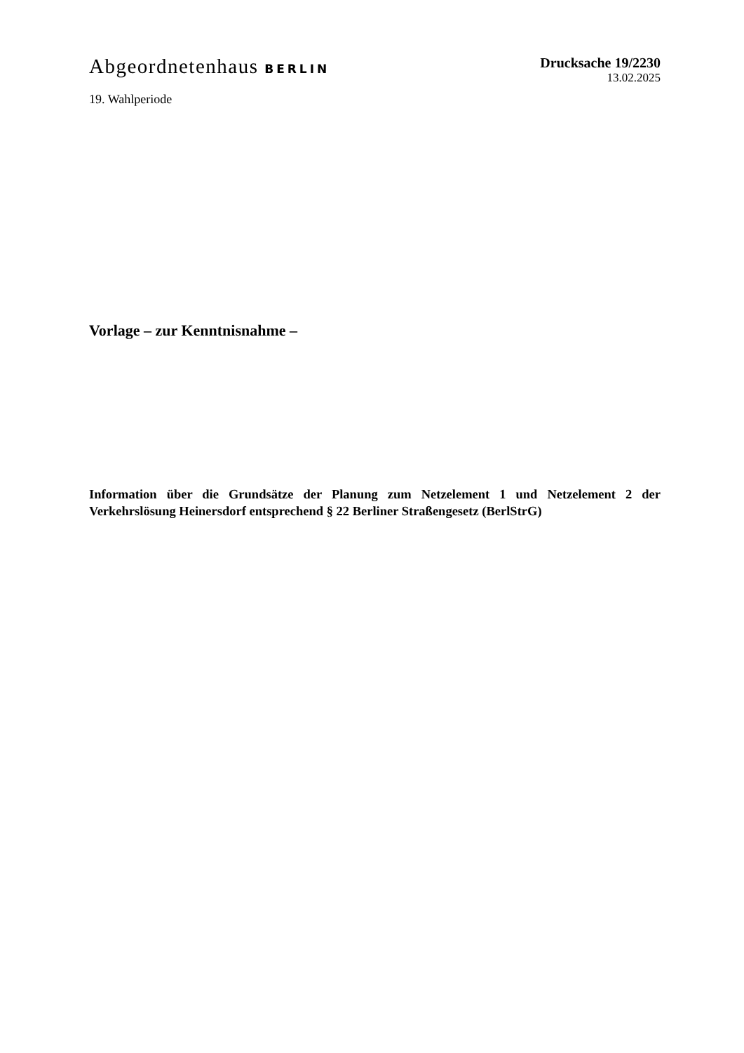Abgeordnetenhaus BERLIN
19. Wahlperiode
Drucksache 19/2230
13.02.2025
Vorlage – zur Kenntnisnahme –
Information über die Grundsätze der Planung zum Netzelement 1 und Netzelement 2 der Verkehrslösung Heinersdorf entsprechend § 22 Berliner Straßengesetz (BerlStrG)